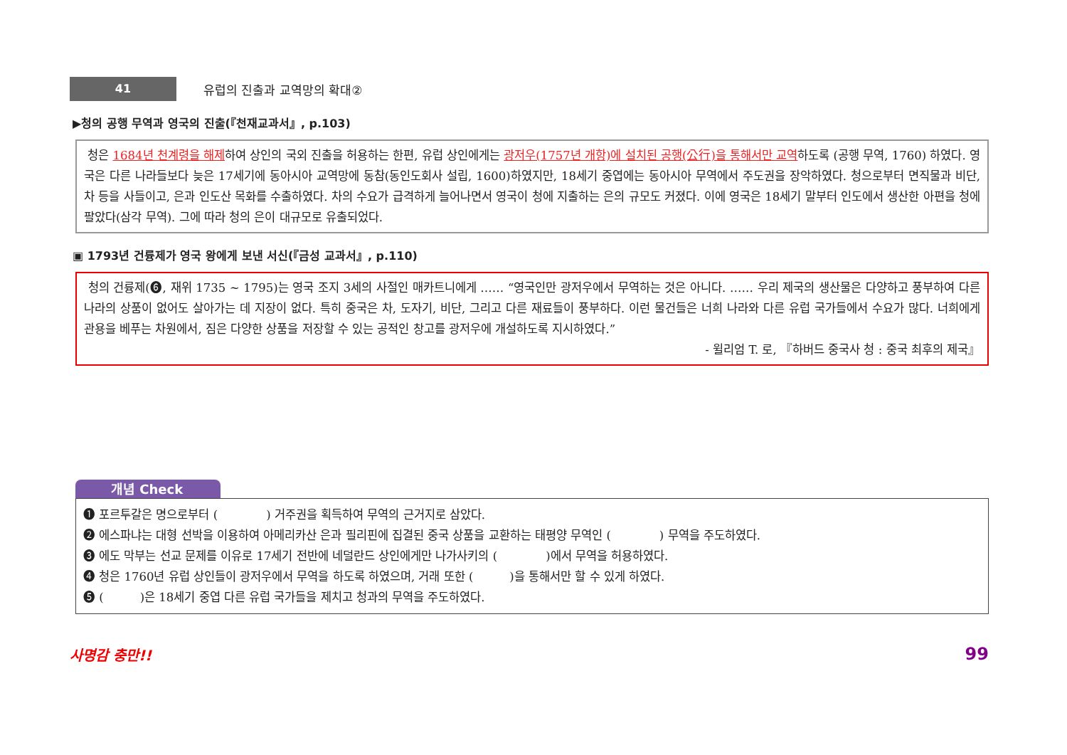41
유럽의 진출과 교역망의 확대②
▶청의 공행 무역과 영국의 진출(『천재교과서』, p.103)
청은 1684년 천계령을 해제하여 상인의 국외 진출을 허용하는 한편, 유럽 상인에게는 광저우(1757년 개항)에 설치된 공행(公行)을 통해서만 교역하도록 (공행 무역, 1760) 하였다. 영국은 다른 나라들보다 늦은 17세기에 동아시아 교역망에 동참(동인도회사 설립, 1600)하였지만, 18세기 중엽에는 동아시아 무역에서 주도권을 장악하였다. 청으로부터 면직물과 비단, 차 등을 사들이고, 은과 인도산 목화를 수출하였다. 차의 수요가 급격하게 늘어나면서 영국이 청에 지출하는 은의 규모도 커졌다. 이에 영국은 18세기 말부터 인도에서 생산한 아편을 청에 팔았다(삼각 무역). 그에 따라 청의 은이 대규모로 유출되었다.
▣ 1793년 건륭제가 영국 왕에게 보낸 서신(『금성 교과서』, p.110)
청의 건륭제(❻, 재위 1735 ~ 1795)는 영국 조지 3세의 사절인 매카트니에게 …… “영국인만 광저우에서 무역하는 것은 아니다. …… 우리 제국의 생산물은 다양하고 풍부하여 다른 나라의 상품이 없어도 살아가는 데 지장이 없다. 특히 중국은 차, 도자기, 비단, 그리고 다른 재료들이 풍부하다. 이런 물건들은 너희 나라와 다른 유럽 국가들에서 수요가 많다. 너희에게 관용을 베푸는 차원에서, 짐은 다양한 상품을 저장할 수 있는 공적인 창고를 광저우에 개설하도록 지시하였다.”
- 윌리엄 T. 로, 『하버드 중국사 청 : 중국 최후의 제국』
개념 Check
❶ 포르투갈은 명으로부터 (　　　　) 거주권을 획득하여 무역의 근거지로 삼았다.
❷ 에스파냐는 대형 선박을 이용하여 아메리카산 은과 필리핀에 집결된 중국 상품을 교환하는 태평양 무역인 (　　　　) 무역을 주도하였다.
❸ 에도 막부는 선교 문제를 이유로 17세기 전반에 네덜란드 상인에게만 나가사키의 (　　　　)에서 무역을 허용하였다.
❹ 청은 1760년 유럽 상인들이 광저우에서 무역을 하도록 하였으며, 거래 또한 (　　　)을 통해서만 할 수 있게 하였다.
❺ (　　　)은 18세기 중엽 다른 유럽 국가들을 제치고 청과의 무역을 주도하였다.
사명감 충만!! 99